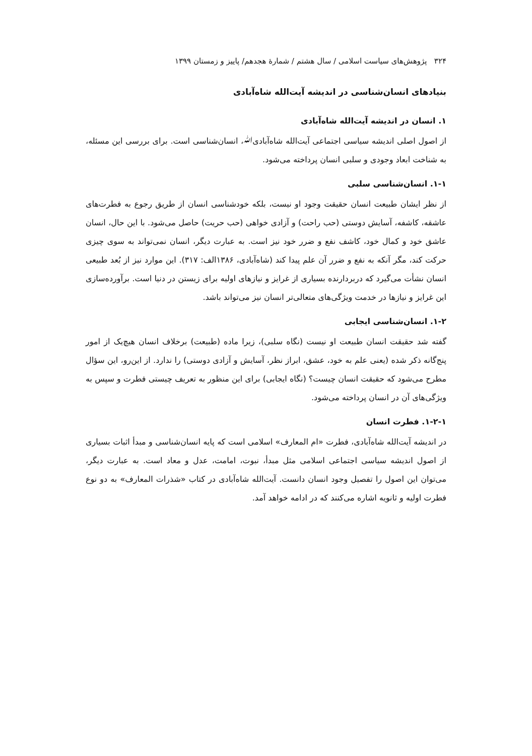۳۲۴ پژوهش‌های سیاست اسلامی / سال هشتم / شمارۀ هجدهم/ پاییز و زمستان ۱۳۹۹
بنیادهای انسان‌شناسی در اندیشه آیت‌الله شاه‌آبادی
۱. انسان در اندیشه آیت‌الله شاه‌آبادی
از اصول اصلی اندیشه سیاسی اجتماعی آیت‌الله شاه‌آبادیﷲ، انسان‌شناسی است. برای بررسی این مسئله، به شناخت ابعاد وجودی و سلبی انسان پرداخته می‌شود.
۱-۱. انسان‌شناسی سلبی
از نظر ایشان طبیعت انسان حقیقت وجود او نیست، بلکه خودشناسی انسان از طریق رجوع به فطرت‌های عاشقه، کاشفه، آسایش دوستی (حب راحت) و آزادی خواهی (حب حریت) حاصل می‌شود. با این حال، انسان عاشق خود و کمال خود، کاشف نفع و ضرر خود نیز است. به عبارت دیگر، انسان نمی‌تواند به سوی چیزی حرکت کند، مگر آنکه به نفع و ضرر آن علم پیدا کند (شاه‌آبادی، ۱۳۸۶الف: ۳۱۷). این موارد نیز از بُعد طبیعی انسان نشأت می‌گیرد که دربردارنده بسیاری از غرایز و نیازهای اولیه برای زیستن در دنیا است. برآورده‌سازی این غرایز و نیازها در خدمت ویژگی‌های متعالی‌تر انسان نیز می‌تواند باشد.
۱-۲. انسان‌شناسی ایجابی
گفته شد حقیقت انسان طبیعت او نیست (نگاه سلبی)، زیرا ماده (طبیعت) برخلاف انسان هیچ‌یک از امور پنج‌گانه ذکر شده (یعنی علم به خود، عشق، ابراز نظر، آسایش و آزادی دوستی) را ندارد. از این‌رو، این سؤال مطرح می‌شود که حقیقت انسان چیست؟ (نگاه ایجابی) برای این منظور به تعریف چیستی فطرت و سپس به ویژگی‌های آن در انسان پرداخته می‌شود.
۱-۲-۱. فطرت انسان
در اندیشه آیت‌الله شاه‌آبادی، فطرت «ام المعارف» اسلامی است که پایه انسان‌شناسی و مبدأ اثبات بسیاری از اصول اندیشه سیاسی اجتماعی اسلامی مثل مبدأ، نبوت، امامت، عدل و معاد است. به عبارت دیگر، می‌توان این اصول را تفصیل وجود انسان دانست. آیت‌الله شاه‌آبادی در کتاب «شذرات المعارف» به دو نوع فطرت اولیه و ثانویه اشاره می‌کنند که در ادامه خواهد آمد.